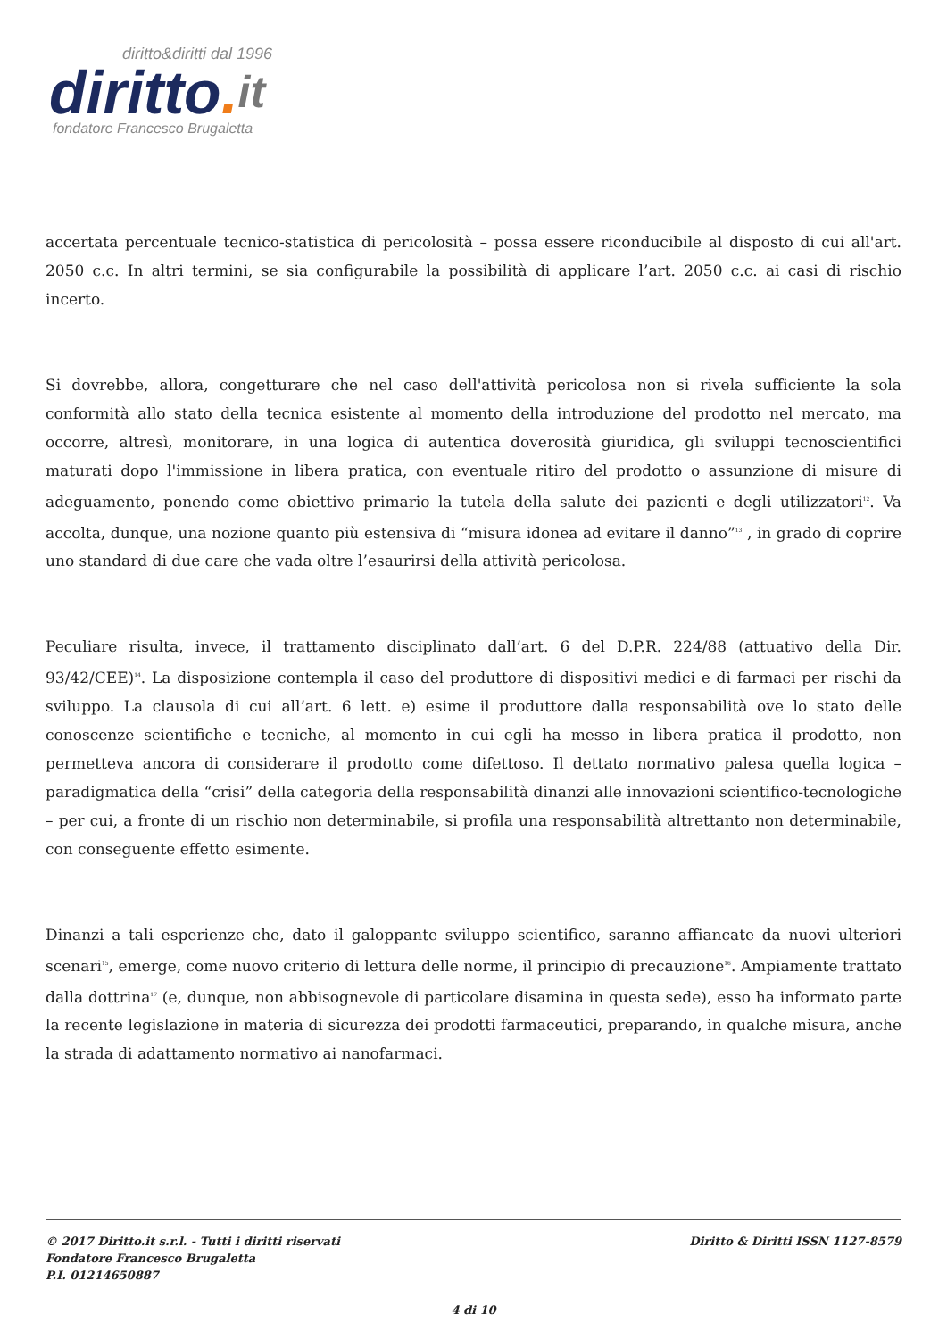diritto&diritti dal 1996
diritto. it
fondatore Francesco Brugaletta
accertata percentuale tecnico-statistica di pericolosità – possa essere riconducibile al disposto di cui all'art. 2050 c.c. In altri termini, se sia configurabile la possibilità di applicare l’art. 2050 c.c. ai casi di rischio incerto.
Si dovrebbe, allora, congetturare che nel caso dell'attività pericolosa non si rivela sufficiente la sola conformità allo stato della tecnica esistente al momento della introduzione del prodotto nel mercato, ma occorre, altresì, monitorare, in una logica di autentica doverosità giuridica, gli sviluppi tecnoscientifici maturati dopo l'immissione in libera pratica, con eventuale ritiro del prodotto o assunzione di misure di adeguamento, ponendo come obiettivo primario la tutela della salute dei pazienti e degli utilizzatori<sup>12</sup>. Va accolta, dunque, una nozione quanto più estensiva di “misura idonea ad evitare il danno”<sup>13</sup> , in grado di coprire uno standard di due care che vada oltre l’esaurirsi della attività pericolosa.
Peculiare risulta, invece, il trattamento disciplinato dall’art. 6 del D.P.R. 224/88 (attuativo della Dir. 93/42/CEE)<sup>14</sup>. La disposizione contempla il caso del produttore di dispositivi medici e di farmaci per rischi da sviluppo. La clausola di cui all’art. 6 lett. e) esime il produttore dalla responsabilità ove lo stato delle conoscenze scientifiche e tecniche, al momento in cui egli ha messo in libera pratica il prodotto, non permetteva ancora di considerare il prodotto come difettoso. Il dettato normativo palesa quella logica – paradigmatica della “crisi” della categoria della responsabilità dinanzi alle innovazioni scientifico-tecnologiche – per cui, a fronte di un rischio non determinabile, si profila una responsabilità altrettanto non determinabile, con conseguente effetto esimente.
Dinanzi a tali esperienze che, dato il galoppante sviluppo scientifico, saranno affiancate da nuovi ulteriori scenari<sup>15</sup>, emerge, come nuovo criterio di lettura delle norme, il principio di precauzione<sup>16</sup>. Ampiamente trattato dalla dottrina<sup>17</sup> (e, dunque, non abbisognevole di particolare disamina in questa sede), esso ha informato parte la recente legislazione in materia di sicurezza dei prodotti farmaceutici, preparando, in qualche misura, anche la strada di adattamento normativo ai nanofarmaci.
© 2017 Diritto.it s.r.l. - Tutti i diritti riservati
Fondatore Francesco Brugaletta
P.I. 01214650887
Diritto & Diritti ISSN 1127-8579
4 di 10